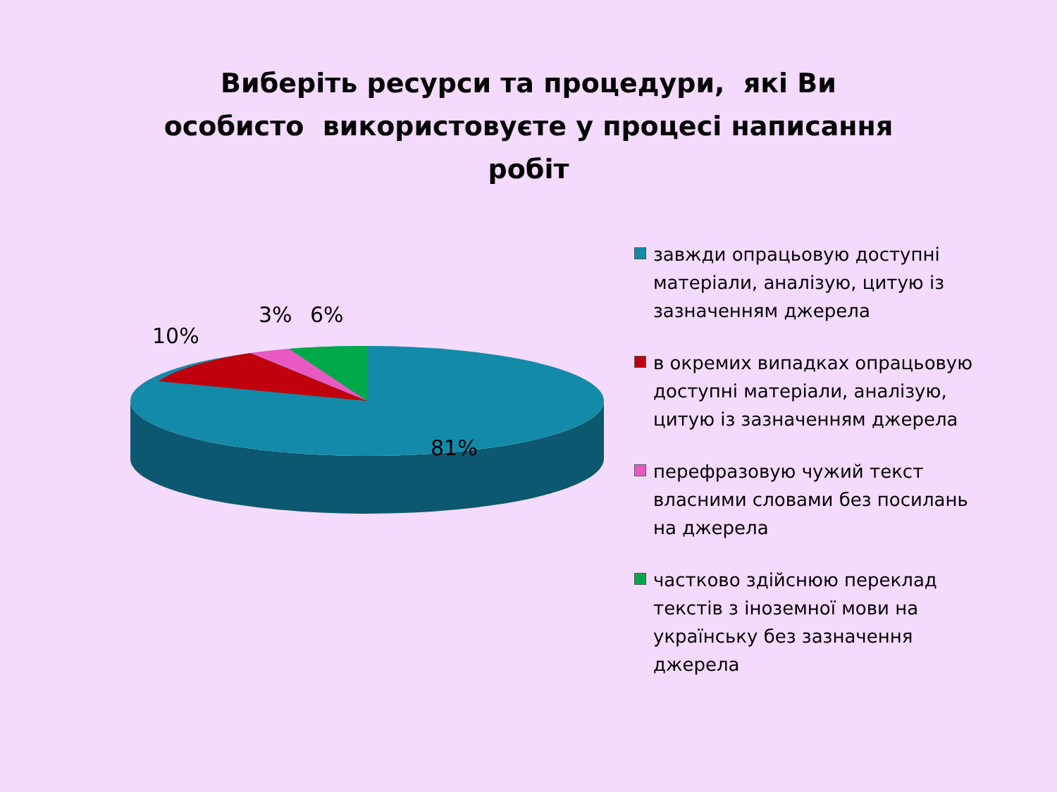Виберіть ресурси та процедури, які Ви
особисто використовуєте у процесі написання
робіт
10%
3% 6%
81%
завжди опрацьовую доступні матеріали, аналізую, цитую із зазначенням джерела
в окремих випадках опрацьовую доступні матеріали, аналізую, цитую із зазначенням джерела
перефразовую чужий текст власними словами без посилань на джерела
частково здійснюю переклад текстів з іноземної мови на українську без зазначення джерела